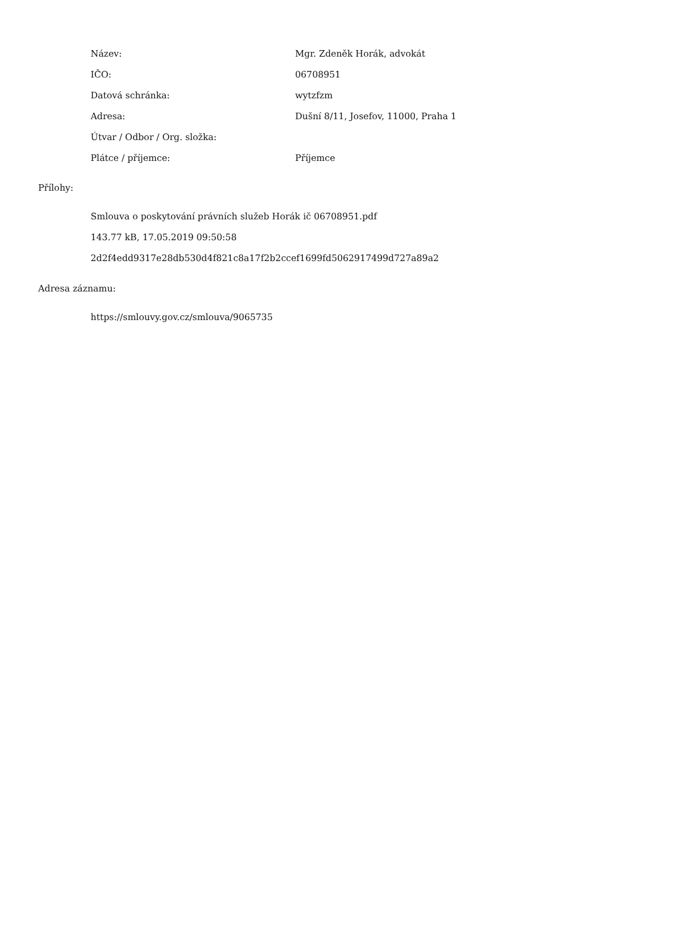| Název: | Mgr. Zdeněk Horák, advokát |
| IČO: | 06708951 |
| Datová schránka: | wytzfzm |
| Adresa: | Dušní 8/11, Josefov, 11000, Praha 1 |
| Útvar / Odbor / Org. složka: | |
| Plátce / příjemce: | Příjemce |
Přílohy:
Smlouva o poskytování právních služeb Horák ič 06708951.pdf
143.77 kB, 17.05.2019 09:50:58
2d2f4edd9317e28db530d4f821c8a17f2b2ccef1699fd5062917499d727a89a2
Adresa záznamu:
https://smlouvy.gov.cz/smlouva/9065735